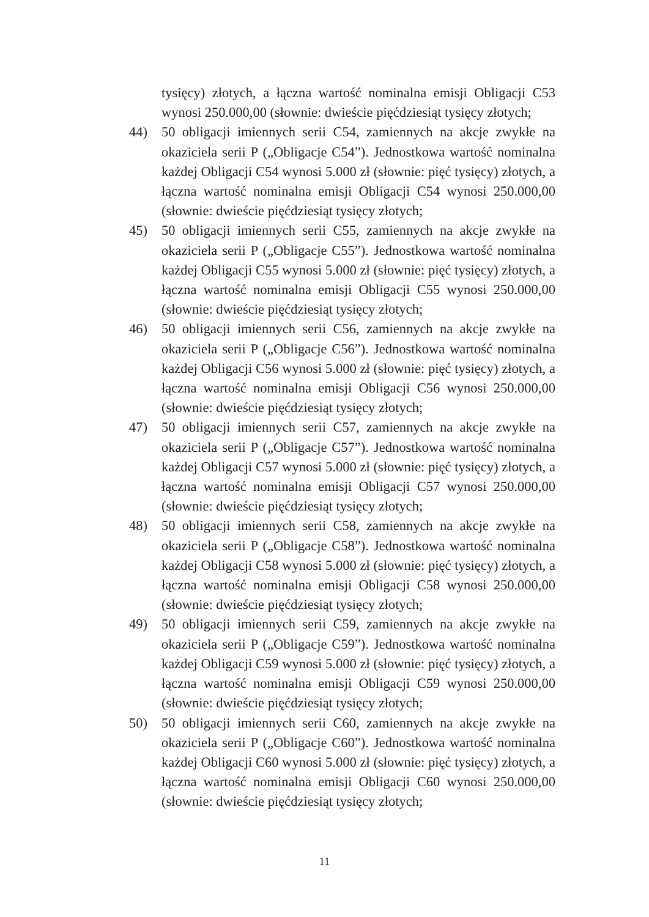tysięcy) złotych, a łączna wartość nominalna emisji Obligacji C53 wynosi 250.000,00 (słownie: dwieście pięćdziesiąt tysięcy złotych;
44) 50 obligacji imiennych serii C54, zamiennych na akcje zwykłe na okaziciela serii P („Obligacje C54”). Jednostkowa wartość nominalna każdej Obligacji C54 wynosi 5.000 zł (słownie: pięć tysięcy) złotych, a łączna wartość nominalna emisji Obligacji C54 wynosi 250.000,00 (słownie: dwieście pięćdziesiąt tysięcy złotych;
45) 50 obligacji imiennych serii C55, zamiennych na akcje zwykłe na okaziciela serii P („Obligacje C55”). Jednostkowa wartość nominalna każdej Obligacji C55 wynosi 5.000 zł (słownie: pięć tysięcy) złotych, a łączna wartość nominalna emisji Obligacji C55 wynosi 250.000,00 (słownie: dwieście pięćdziesiąt tysięcy złotych;
46) 50 obligacji imiennych serii C56, zamiennych na akcje zwykłe na okaziciela serii P („Obligacje C56”). Jednostkowa wartość nominalna każdej Obligacji C56 wynosi 5.000 zł (słownie: pięć tysięcy) złotych, a łączna wartość nominalna emisji Obligacji C56 wynosi 250.000,00 (słownie: dwieście pięćdziesiąt tysięcy złotych;
47) 50 obligacji imiennych serii C57, zamiennych na akcje zwykłe na okaziciela serii P („Obligacje C57”). Jednostkowa wartość nominalna każdej Obligacji C57 wynosi 5.000 zł (słownie: pięć tysięcy) złotych, a łączna wartość nominalna emisji Obligacji C57 wynosi 250.000,00 (słownie: dwieście pięćdziesiąt tysięcy złotych;
48) 50 obligacji imiennych serii C58, zamiennych na akcje zwykłe na okaziciela serii P („Obligacje C58”). Jednostkowa wartość nominalna każdej Obligacji C58 wynosi 5.000 zł (słownie: pięć tysięcy) złotych, a łączna wartość nominalna emisji Obligacji C58 wynosi 250.000,00 (słownie: dwieście pięćdziesiąt tysięcy złotych;
49) 50 obligacji imiennych serii C59, zamiennych na akcje zwykłe na okaziciela serii P („Obligacje C59”). Jednostkowa wartość nominalna każdej Obligacji C59 wynosi 5.000 zł (słownie: pięć tysięcy) złotych, a łączna wartość nominalna emisji Obligacji C59 wynosi 250.000,00 (słownie: dwieście pięćdziesiąt tysięcy złotych;
50) 50 obligacji imiennych serii C60, zamiennych na akcje zwykłe na okaziciela serii P („Obligacje C60”). Jednostkowa wartość nominalna każdej Obligacji C60 wynosi 5.000 zł (słownie: pięć tysięcy) złotych, a łączna wartość nominalna emisji Obligacji C60 wynosi 250.000,00 (słownie: dwieście pięćdziesiąt tysięcy złotych;
11